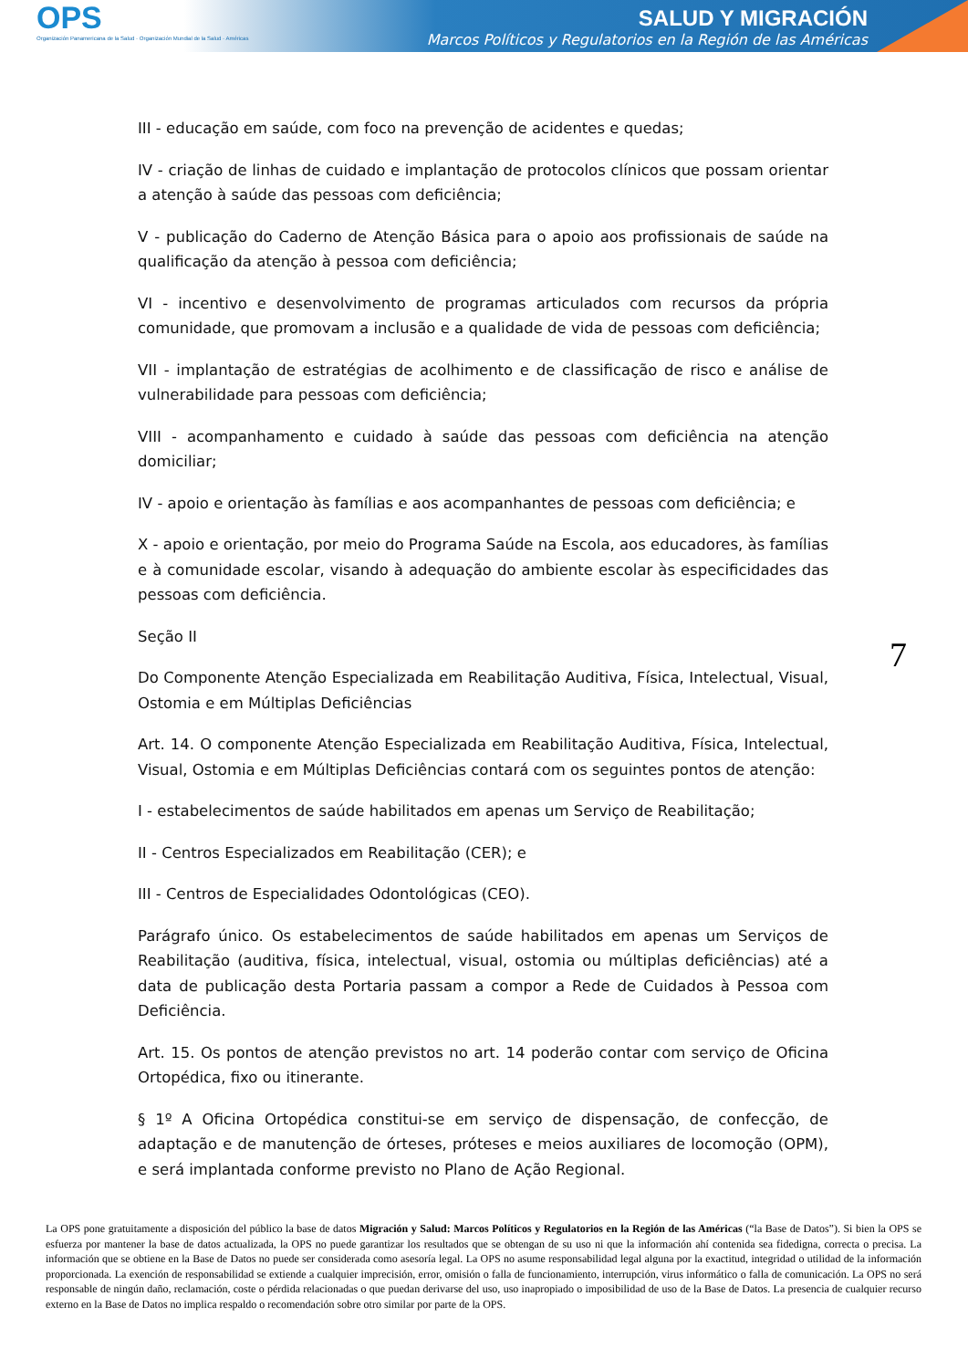OPS
Organización Panamericana de la Salud · Organización Mundial de la Salud · Américas
SALUD Y MIGRACIÓN
Marcos Políticos y Regulatorios en la Región de las Américas
III - educação em saúde, com foco na prevenção de acidentes e quedas;
IV - criação de linhas de cuidado e implantação de protocolos clínicos que possam orientar a atenção à saúde das pessoas com deficiência;
V - publicação do Caderno de Atenção Básica para o apoio aos profissionais de saúde na qualificação da atenção à pessoa com deficiência;
VI - incentivo e desenvolvimento de programas articulados com recursos da própria comunidade, que promovam a inclusão e a qualidade de vida de pessoas com deficiência;
VII - implantação de estratégias de acolhimento e de classificação de risco e análise de vulnerabilidade para pessoas com deficiência;
VIII - acompanhamento e cuidado à saúde das pessoas com deficiência na atenção domiciliar;
IV - apoio e orientação às famílias e aos acompanhantes de pessoas com deficiência; e
X - apoio e orientação, por meio do Programa Saúde na Escola, aos educadores, às famílias e à comunidade escolar, visando à adequação do ambiente escolar às especificidades das pessoas com deficiência.
Seção II
Do Componente Atenção Especializada em Reabilitação Auditiva, Física, Intelectual, Visual, Ostomia e em Múltiplas Deficiências
Art. 14. O componente Atenção Especializada em Reabilitação Auditiva, Física, Intelectual, Visual, Ostomia e em Múltiplas Deficiências contará com os seguintes pontos de atenção:
I - estabelecimentos de saúde habilitados em apenas um Serviço de Reabilitação;
II - Centros Especializados em Reabilitação (CER); e
III - Centros de Especialidades Odontológicas (CEO).
Parágrafo único. Os estabelecimentos de saúde habilitados em apenas um Serviços de Reabilitação (auditiva, física, intelectual, visual, ostomia ou múltiplas deficiências) até a data de publicação desta Portaria passam a compor a Rede de Cuidados à Pessoa com Deficiência.
Art. 15. Os pontos de atenção previstos no art. 14 poderão contar com serviço de Oficina Ortopédica, fixo ou itinerante.
§ 1º A Oficina Ortopédica constitui-se em serviço de dispensação, de confecção, de adaptação e de manutenção de órteses, próteses e meios auxiliares de locomoção (OPM), e será implantada conforme previsto no Plano de Ação Regional.
7
La OPS pone gratuitamente a disposición del público la base de datos Migración y Salud: Marcos Políticos y Regulatorios en la Región de las Américas (“la Base de Datos”). Si bien la OPS se esfuerza por mantener la base de datos actualizada, la OPS no puede garantizar los resultados que se obtengan de su uso ni que la información ahí contenida sea fidedigna, correcta o precisa. La información que se obtiene en la Base de Datos no puede ser considerada como asesoría legal. La OPS no asume responsabilidad legal alguna por la exactitud, integridad o utilidad de la información proporcionada. La exención de responsabilidad se extiende a cualquier imprecisión, error, omisión o falla de funcionamiento, interrupción, virus informático o falla de comunicación. La OPS no será responsable de ningún daño, reclamación, coste o pérdida relacionadas o que puedan derivarse del uso, uso inapropiado o imposibilidad de uso de la Base de Datos. La presencia de cualquier recurso externo en la Base de Datos no implica respaldo o recomendación sobre otro similar por parte de la OPS.